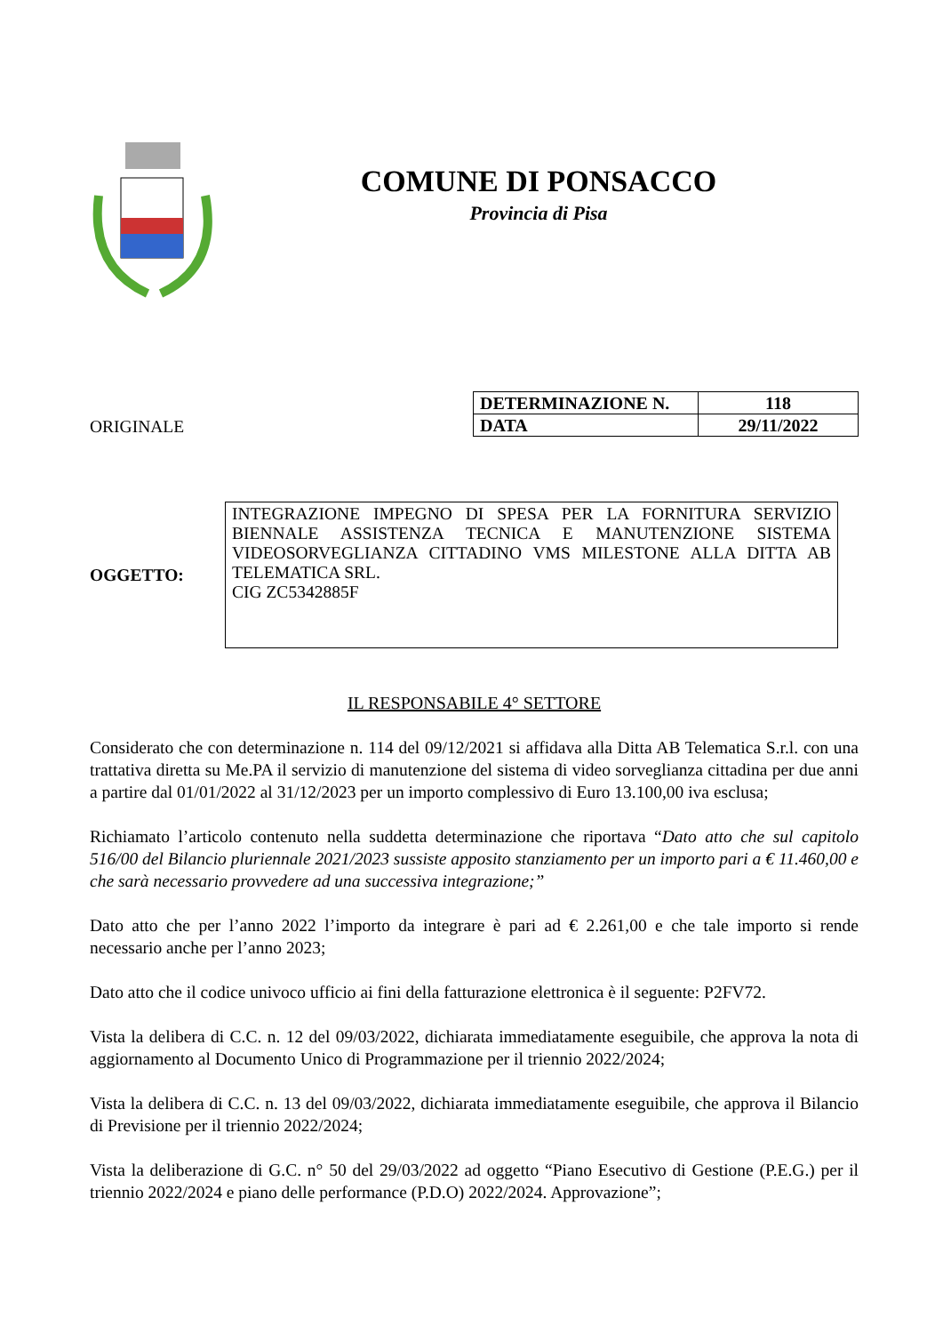COMUNE DI PONSACCO
Provincia di Pisa
ORIGINALE
| DETERMINAZIONE N. | 118 |
| DATA | 29/11/2022 |
OGGETTO:
INTEGRAZIONE IMPEGNO DI SPESA PER LA FORNITURA SERVIZIO BIENNALE ASSISTENZA TECNICA E MANUTENZIONE SISTEMA VIDEOSORVEGLIANZA CITTADINO VMS MILESTONE ALLA DITTA AB TELEMATICA SRL.
CIG ZC5342885F
IL RESPONSABILE 4° SETTORE
Considerato che con determinazione n. 114 del 09/12/2021 si affidava alla Ditta AB Telematica S.r.l. con una trattativa diretta su Me.PA il servizio di manutenzione del sistema di video sorveglianza cittadina per due anni a partire dal 01/01/2022 al 31/12/2023 per un importo complessivo di Euro 13.100,00 iva esclusa;
Richiamato l’articolo contenuto nella suddetta determinazione che riportava “Dato atto che sul capitolo 516/00 del Bilancio pluriennale 2021/2023 sussiste apposito stanziamento per un importo pari a € 11.460,00 e che sarà necessario provvedere ad una successiva integrazione;”
Dato atto che per l’anno 2022 l’importo da integrare è pari ad € 2.261,00 e che tale importo si rende necessario anche per l’anno 2023;
Dato atto che il codice univoco ufficio ai fini della fatturazione elettronica è il seguente: P2FV72.
Vista la delibera di C.C. n. 12 del 09/03/2022, dichiarata immediatamente eseguibile, che approva la nota di aggiornamento al Documento Unico di Programmazione per il triennio 2022/2024;
Vista la delibera di C.C. n. 13 del 09/03/2022, dichiarata immediatamente eseguibile, che approva il Bilancio di Previsione per il triennio 2022/2024;
Vista la deliberazione di G.C. n° 50 del 29/03/2022 ad oggetto “Piano Esecutivo di Gestione (P.E.G.) per il triennio 2022/2024 e piano delle performance (P.D.O) 2022/2024. Approvazione”;